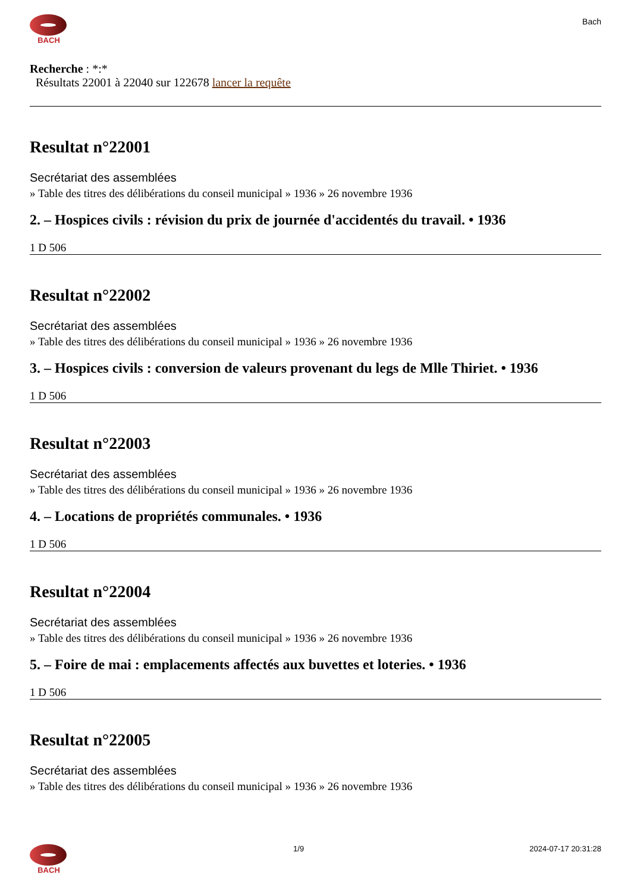BACH
Bach
Recherche : *:*
Résultats 22001 à 22040 sur 122678 lancer la requête
Resultat n°22001
Secrétariat des assemblées
» Table des titres des délibérations du conseil municipal » 1936 » 26 novembre 1936
2. – Hospices civils : révision du prix de journée d'accidentés du travail. • 1936
1 D 506
Resultat n°22002
Secrétariat des assemblées
» Table des titres des délibérations du conseil municipal » 1936 » 26 novembre 1936
3. – Hospices civils : conversion de valeurs provenant du legs de Mlle Thiriet. • 1936
1 D 506
Resultat n°22003
Secrétariat des assemblées
» Table des titres des délibérations du conseil municipal » 1936 » 26 novembre 1936
4. – Locations de propriétés communales. • 1936
1 D 506
Resultat n°22004
Secrétariat des assemblées
» Table des titres des délibérations du conseil municipal » 1936 » 26 novembre 1936
5. – Foire de mai : emplacements affectés aux buvettes et loteries. • 1936
1 D 506
Resultat n°22005
Secrétariat des assemblées
» Table des titres des délibérations du conseil municipal » 1936 » 26 novembre 1936
BACH 1/9 2024-07-17 20:31:28